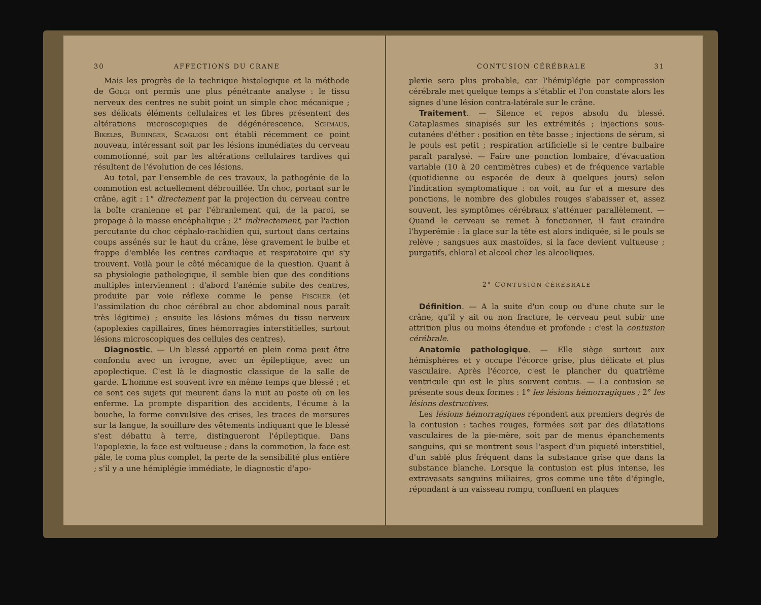30 AFFECTIONS DU CRANE
Mais les progrès de la technique histologique et la méthode de Golgi ont permis une plus pénétrante analyse : le tissu nerveux des centres ne subit point un simple choc mécanique ; ses délicats éléments cellulaires et les fibres présentent des altérations microscopiques de dégénérescence. Schmaus, Bikeles, Budinger, Scagliosi ont établi récemment ce point nouveau, intéressant soit par les lésions immédiates du cerveau commotionné, soit par les altérations cellulaires tardives qui résultent de l'évolution de ces lésions.
Au total, par l'ensemble de ces travaux, la pathogénie de la commotion est actuellement débrouillée. Un choc, portant sur le crâne, agit : 1° directement par la projection du cerveau contre la boîte cranienne et par l'ébranlement qui, de la paroi, se propage à la masse encéphalique ; 2° indirectement, par l'action percutante du choc céphalo-rachidien qui, surtout dans certains coups assénés sur le haut du crâne, lèse gravement le bulbe et frappe d'emblée les centres cardiaque et respiratoire qui s'y trouvent. Voilà pour le côté mécanique de la question. Quant à sa physiologie pathologique, il semble bien que des conditions multiples interviennent : d'abord l'anémie subite des centres, produite par voie réflexe comme le pense Fischer (et l'assimilation du choc cérébral au choc abdominal nous paraît très légitime) ; ensuite les lésions mêmes du tissu nerveux (apoplexies capillaires, fines hémorragies interstitielles, surtout lésions microscopiques des cellules des centres).
Diagnostic. — Un blessé apporté en plein coma peut être confondu avec un ivrogne, avec un épileptique, avec un apoplectique. C'est là le diagnostic classique de la salle de garde. L'homme est souvent ivre en même temps que blessé ; et ce sont ces sujets qui meurent dans la nuit au poste où on les enferme. La prompte disparition des accidents, l'écume à la bouche, la forme convulsive des crises, les traces de morsures sur la langue, la souillure des vêtements indiquant que le blessé s'est débattu à terre, distingueront l'épileptique. Dans l'apoplexie, la face est vultueuse ; dans la commotion, la face est pâle, le coma plus complet, la perte de la sensibilité plus entière ; s'il y a une hémiplégie immédiate, le diagnostic d'apo-
CONTUSION CÉRÉBRALE 31
plexie sera plus probable, car l'hémiplégie par compression cérébrale met quelque temps à s'établir et l'on constate alors les signes d'une lésion contra-latérale sur le crâne.
Traitement. — Silence et repos absolu du blessé. Cataplasmes sinapisés sur les extrémités ; injections sous-cutanées d'éther : position en tête basse ; injections de sérum, si le pouls est petit ; respiration artificielle si le centre bulbaire paraît paralysé. — Faire une ponction lombaire, d'évacuation variable (10 à 20 centimètres cubes) et de fréquence variable (quotidienne ou espacée de deux à quelques jours) selon l'indication symptomatique : on voit, au fur et à mesure des ponctions, le nombre des globules rouges s'abaisser et, assez souvent, les symptômes cérébraux s'atténuer parallèlement. — Quand le cerveau se remet à fonctionner, il faut craindre l'hyperémie : la glace sur la tête est alors indiquée, si le pouls se relève ; sangsues aux mastoïdes, si la face devient vultueuse ; purgatifs, chloral et alcool chez les alcooliques.
2° CONTUSION CÉRÉBRALE
Définition. — A la suite d'un coup ou d'une chute sur le crâne, qu'il y ait ou non fracture, le cerveau peut subir une attrition plus ou moins étendue et profonde : c'est la contusion cérébrale.
Anatomie pathologique. — Elle siège surtout aux hémisphères et y occupe l'écorce grise, plus délicate et plus vasculaire. Après l'écorce, c'est le plancher du quatrième ventricule qui est le plus souvent contus. — La contusion se présente sous deux formes : 1° les lésions hémorragiques ; 2° les lésions destructives.
Les lésions hémorragiques répondent aux premiers degrés de la contusion : taches rouges, formées soit par des dilatations vasculaires de la pie-mère, soit par de menus épanchements sanguins, qui se montrent sous l'aspect d'un piqueté interstitiel, d'un sablé plus fréquent dans la substance grise que dans la substance blanche. Lorsque la contusion est plus intense, les extravasats sanguins miliaires, gros comme une tête d'épingle, répondant à un vaisseau rompu, confluent en plaques